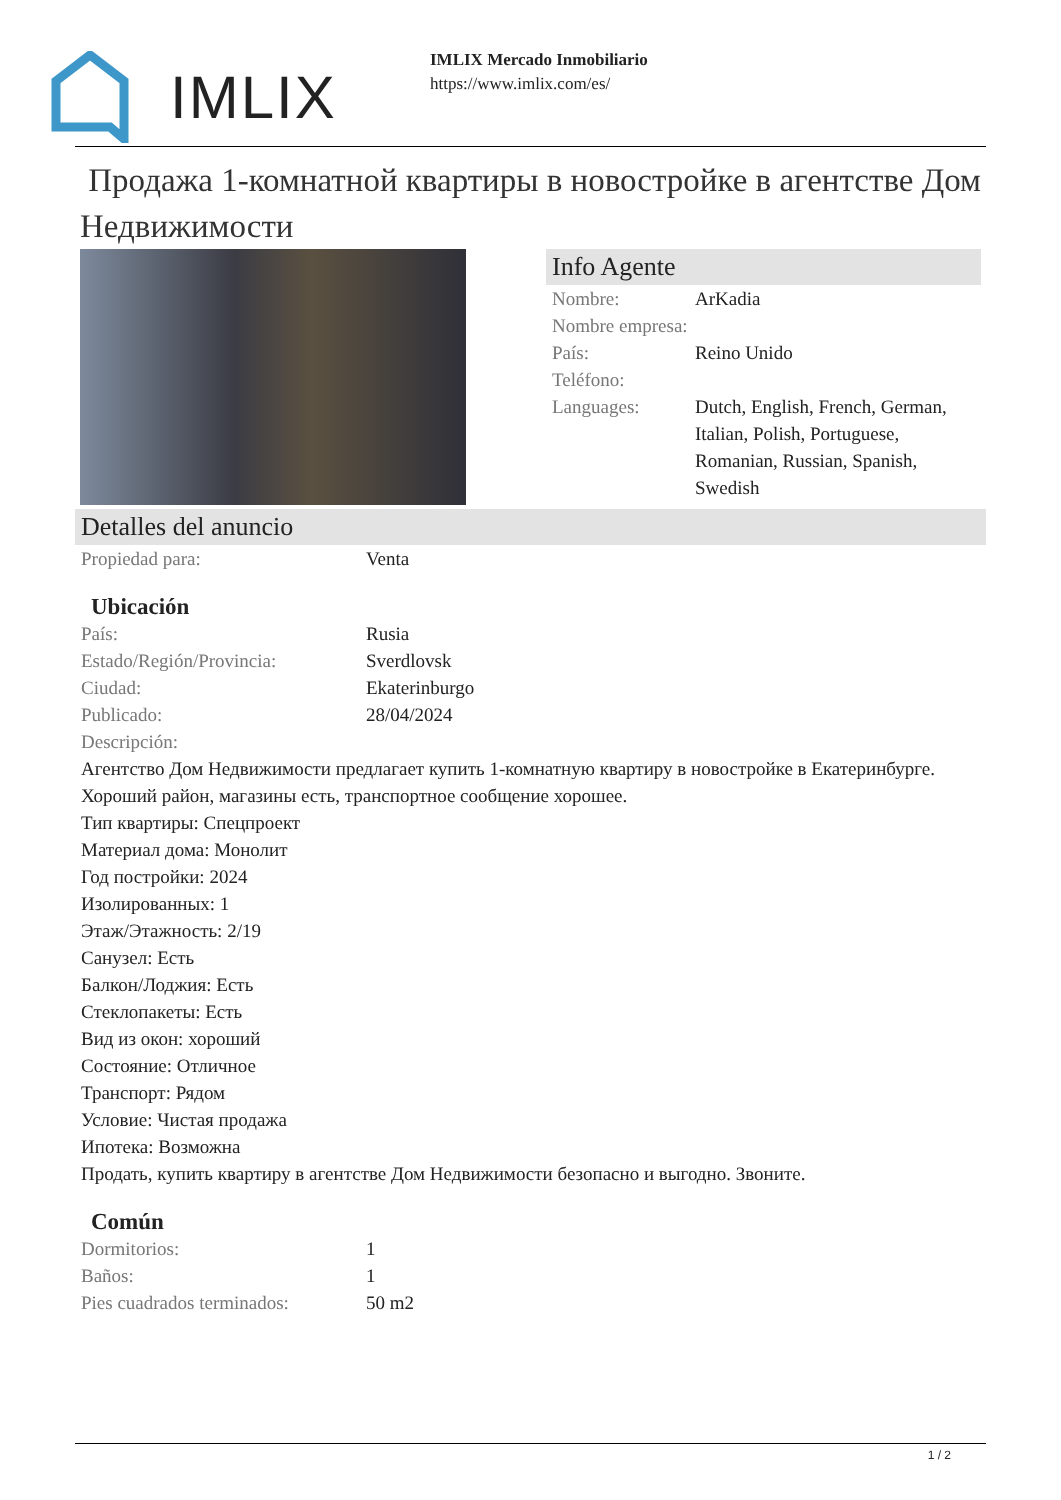IMLIX
IMLIX Mercado Inmobiliario
https://www.imlix.com/es/
Продажа 1-комнатной квартиры в новостройке в агентстве Дом Недвижимости
Info Agente
| Nombre: | ArKadia |
| Nombre empresa: | |
| País: | Reino Unido |
| Teléfono: | |
| Languages: | Dutch, English, French, German, Italian, Polish, Portuguese, Romanian, Russian, Spanish, Swedish |
Detalles del anuncio
| Propiedad para: | Venta |
Ubicación
| País: | Rusia |
| Estado/Región/Provincia: | Sverdlovsk |
| Ciudad: | Ekaterinburgo |
| Publicado: | 28/04/2024 |
| Descripción: | |
Агентство Дом Недвижимости предлагает купить 1-комнатную квартиру в новостройке в Екатеринбурге. Хороший район, магазины есть, транспортное сообщение хорошее.
Тип квартиры: Спецпроект
Материал дома: Монолит
Год постройки: 2024
Изолированных: 1
Этаж/Этажность: 2/19
Санузел: Есть
Балкон/Лоджия: Есть
Стеклопакеты: Есть
Вид из окон: хороший
Состояние: Отличное
Транспорт: Рядом
Условие: Чистая продажа
Ипотека: Возможна
Продать, купить квартиру в агентстве Дом Недвижимости безопасно и выгодно. Звоните.
Común
| Dormitorios: | 1 |
| Baños: | 1 |
| Pies cuadrados terminados: | 50 m2 |
1 / 2